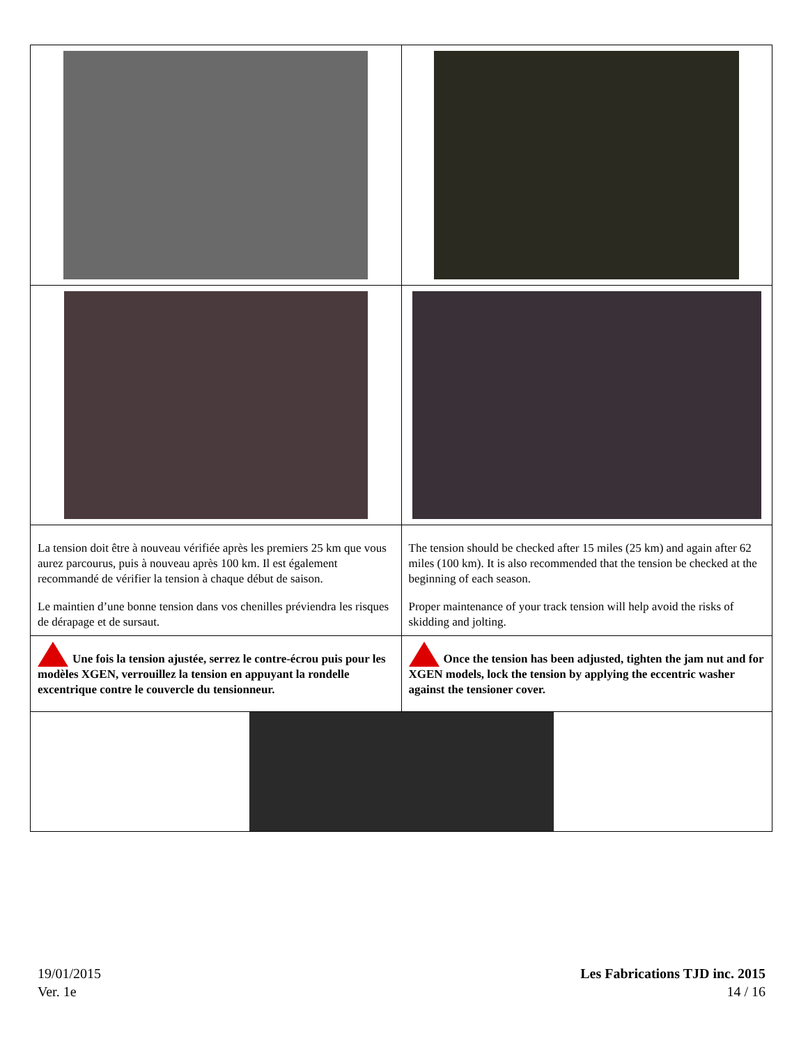| La tension doit être à nouveau vérifiée après les premiers 25 km que vous aurez parcourus, puis à nouveau après 100 km. Il est également recommandé de vérifier la tension à chaque début de saison. Le maintien d’une bonne tension dans vos chenilles préviendra les risques de dérapage et de sursaut. | The tension should be checked after 15 miles (25 km) and again after 62 miles (100 km). It is also recommended that the tension be checked at the beginning of each season. Proper maintenance of your track tension will help avoid the risks of skidding and jolting. |
| Une fois la tension ajustée, serrez le contre-écrou puis pour les modèles XGEN, verrouillez la tension en appuyant la rondelle excentrique contre le couvercle du tensionneur. | Once the tension has been adjusted, tighten the jam nut and for XGEN models, lock the tension by applying the eccentric washer against the tensioner cover. |
19/01/2015
Ver. 1e
Les Fabrications TJD inc. 2015
14 / 16